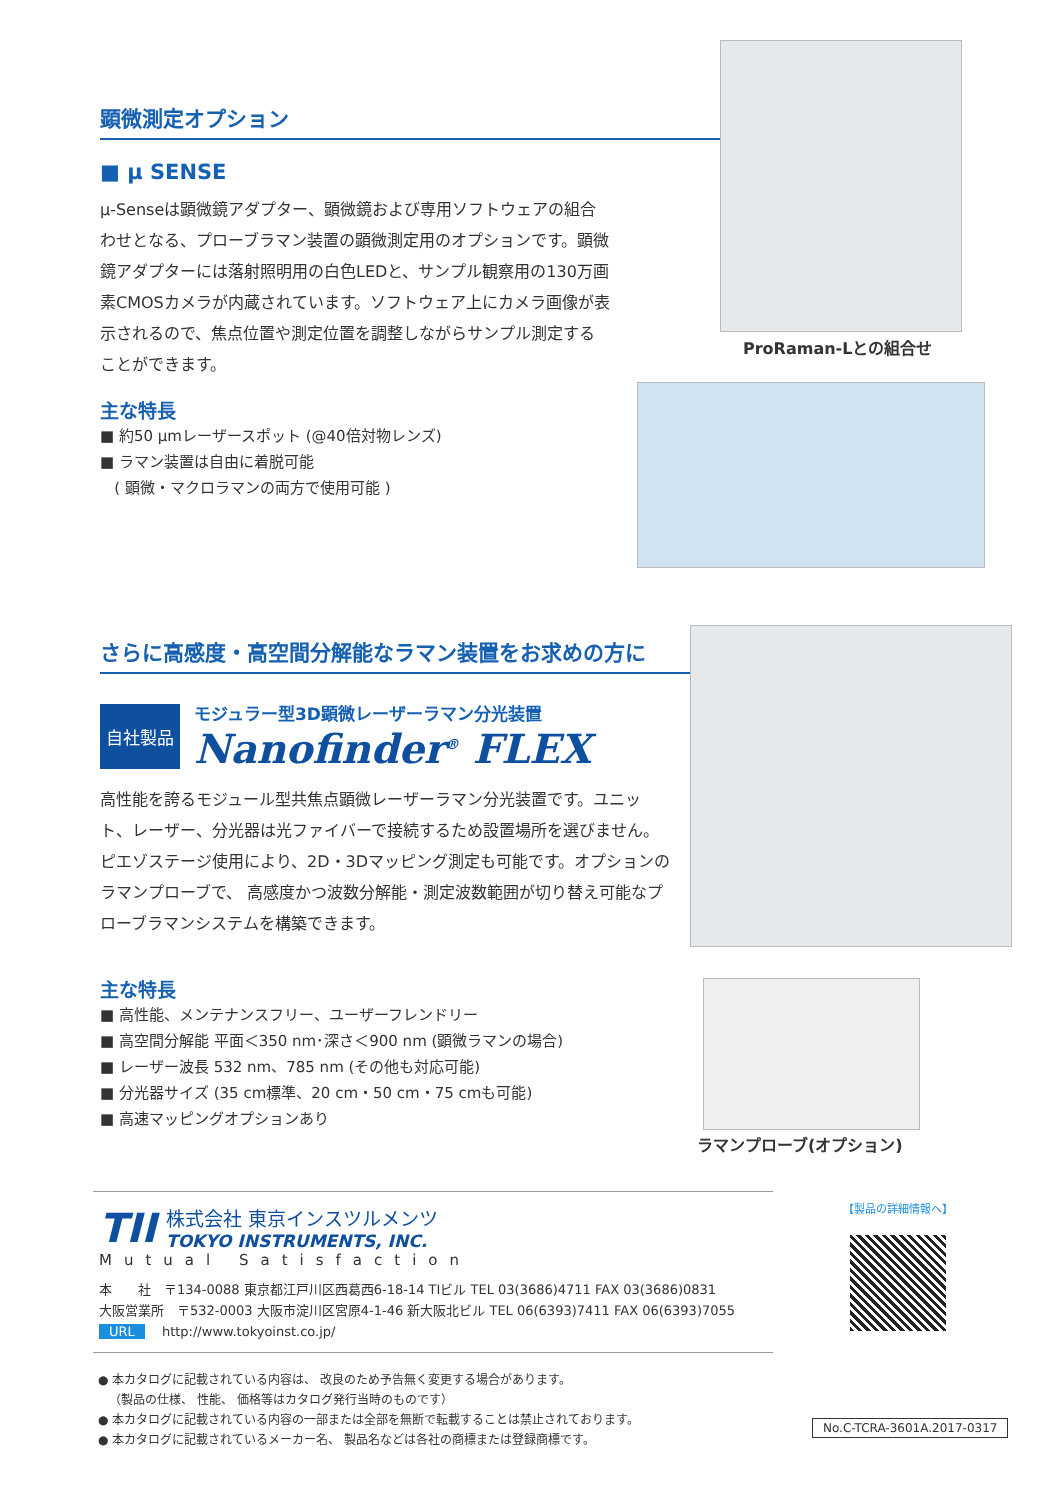顕微測定オプション
■ μ SENSE
μ-Senseは顕微鏡アダプター、顕微鏡および専用ソフトウェアの組合わせとなる、プローブラマン装置の顕微測定用のオプションです。顕微鏡アダプターには落射照明用の白色LEDと、サンプル観察用の130万画素CMOSカメラが内蔵されています。ソフトウェア上にカメラ画像が表示されるので、焦点位置や測定位置を調整しながらサンプル測定することができます。
主な特長
■ 約50 μmレーザースポット (@40倍対物レンズ)
■ ラマン装置は自由に着脱可能
( 顕微・マクロラマンの両方で使用可能 )
ProRaman-Lとの組合せ
さらに高感度・高空間分解能なラマン装置をお求めの方に
自社製品
モジュラー型3D顕微レーザーラマン分光装置
Nanofinder<sup>®</sup> FLEX
高性能を誇るモジュール型共焦点顕微レーザーラマン分光装置です。ユニット、レーザー、分光器は光ファイバーで接続するため設置場所を選びません。ピエゾステージ使用により、2D・3Dマッピング測定も可能です。オプションのラマンプローブで、 高感度かつ波数分解能・測定波数範囲が切り替え可能なプローブラマンシステムを構築できます。
主な特長
■ 高性能、メンテナンスフリー、ユーザーフレンドリー
■ 高空間分解能 平面＜350 nm･深さ＜900 nm (顕微ラマンの場合)
■ レーザー波長 532 nm、785 nm (その他も対応可能)
■ 分光器サイズ (35 cm標準、20 cm・50 cm・75 cmも可能)
■ 高速マッピングオプションあり
ラマンプローブ(オプション)
TII
株式会社 東京インスツルメンツ
TOKYO INSTRUMENTS, INC.
Mutual Satisfaction
本　　社　〒134-0088 東京都江戸川区西葛西6-18-14 TⅠビル TEL 03(3686)4711 FAX 03(3686)0831
大阪営業所　〒532-0003 大阪市淀川区宮原4-1-46 新大阪北ビル TEL 06(6393)7411 FAX 06(6393)7055
URL　 http://www.tokyoinst.co.jp/
【製品の詳細情報へ】
● 本カタログに記載されている内容は、 改良のため予告無く変更する場合があります。
（製品の仕様、 性能、 価格等はカタログ発行当時のものです）
● 本カタログに記載されている内容の一部または全部を無断で転載することは禁止されております。
● 本カタログに記載されているメーカー名、 製品名などは各社の商標または登録商標です。
No.C-TCRA-3601A.2017-0317